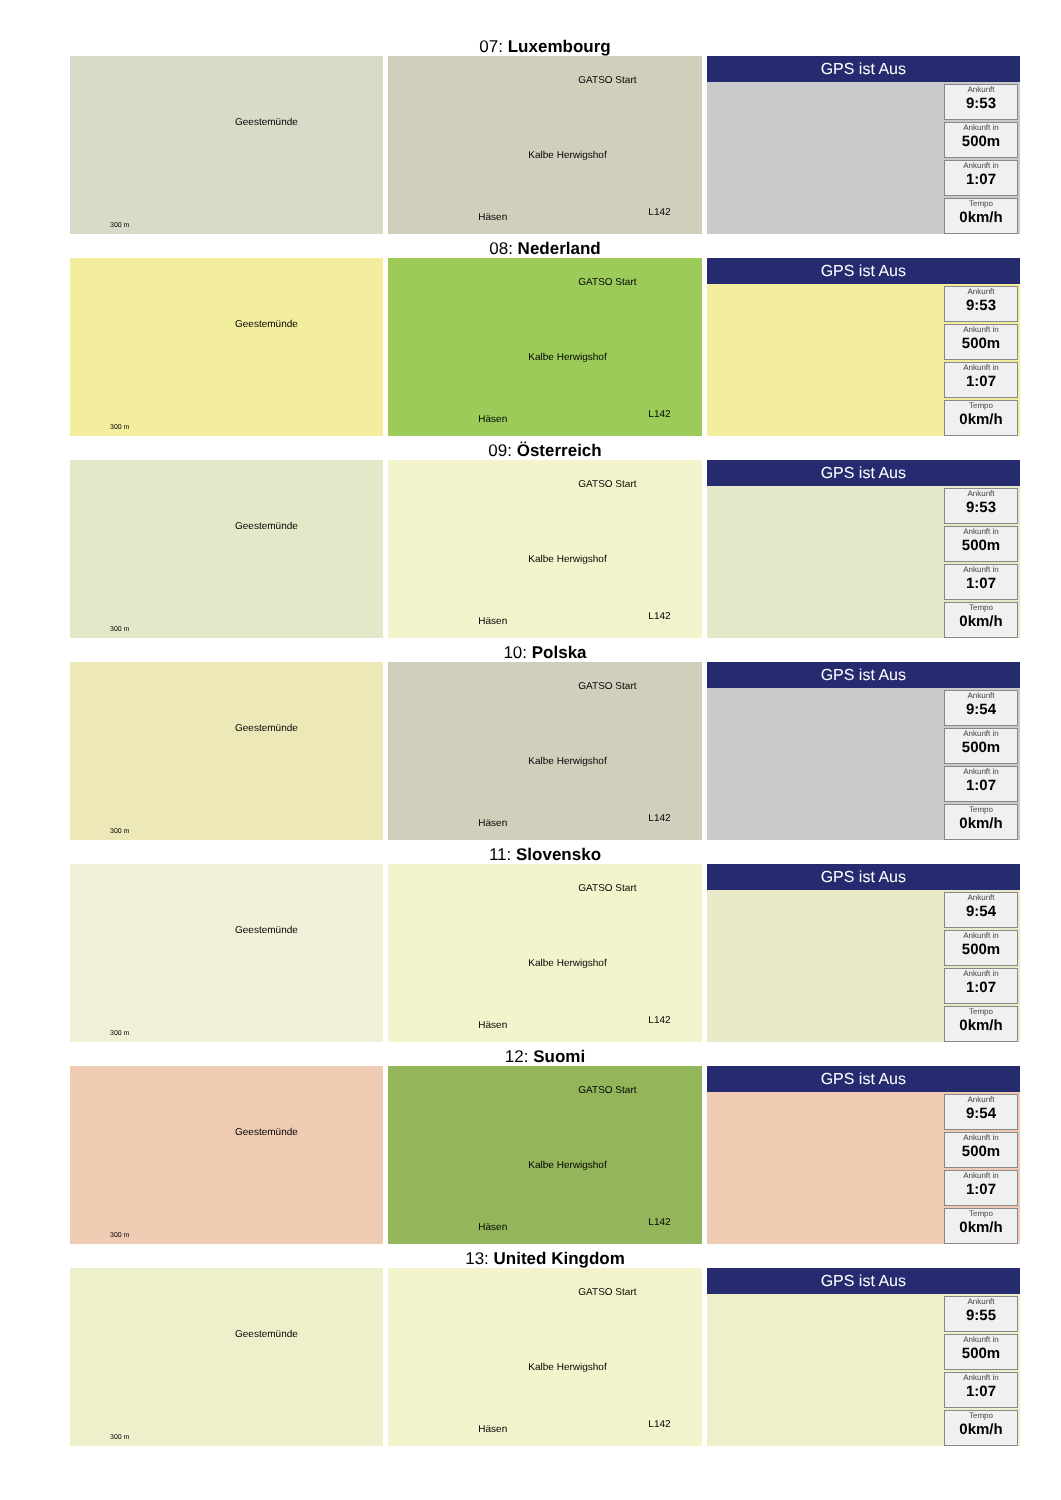07: Luxembourg
Geestemünde
300 m
GATSO Start
Kalbe Herwigshof
Häsen L142
GPS ist Aus
Ankunft
9:53
Ankunft in
500m
Ankunft in
1:07
Tempo
0km/h
08: Nederland
Geestemünde
300 m
GATSO Start
Kalbe Herwigshof
Häsen L142
GPS ist Aus
Ankunft
9:53
Ankunft in
500m
Ankunft in
1:07
Tempo
0km/h
09: Österreich
Geestemünde
300 m
GATSO Start
Kalbe Herwigshof
Häsen L142
GPS ist Aus
Ankunft
9:53
Ankunft in
500m
Ankunft in
1:07
Tempo
0km/h
10: Polska
Geestemünde
300 m
GATSO Start
Kalbe Herwigshof
Häsen L142
GPS ist Aus
Ankunft
9:54
Ankunft in
500m
Ankunft in
1:07
Tempo
0km/h
11: Slovensko
Geestemünde
300 m
GATSO Start
Kalbe Herwigshof
Häsen L142
GPS ist Aus
Ankunft
9:54
Ankunft in
500m
Ankunft in
1:07
Tempo
0km/h
12: Suomi
Geestemünde
300 m
GATSO Start
Kalbe Herwigshof
Häsen L142
GPS ist Aus
Ankunft
9:54
Ankunft in
500m
Ankunft in
1:07
Tempo
0km/h
13: United Kingdom
Geestemünde
300 m
GATSO Start
Kalbe Herwigshof
Häsen L142
GPS ist Aus
Ankunft
9:55
Ankunft in
500m
Ankunft in
1:07
Tempo
0km/h